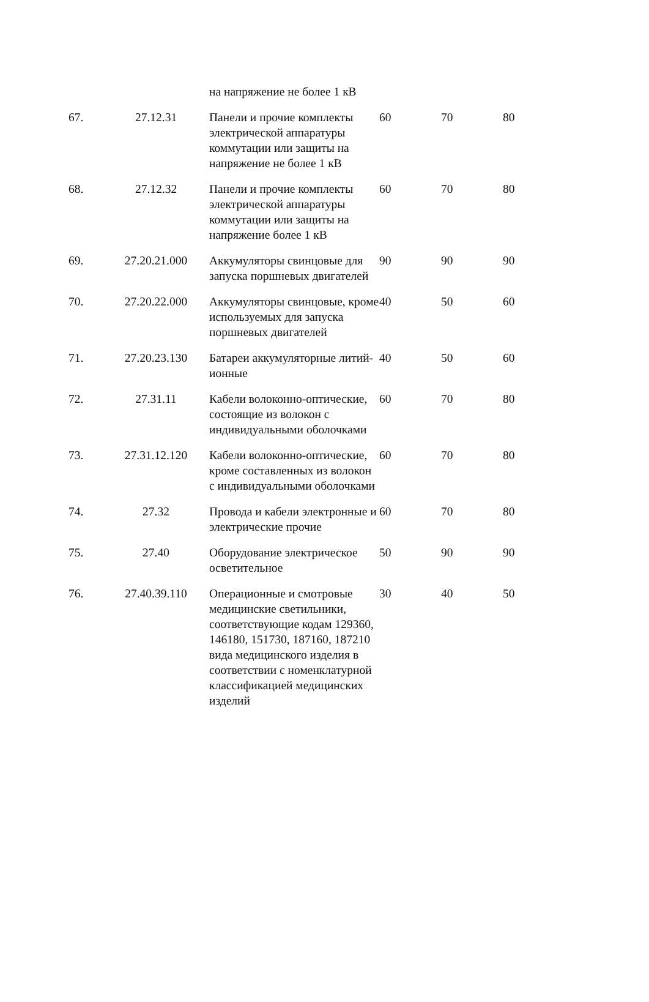| | | на напряжение не более 1 кВ | | | |
| 67. | 27.12.31 | Панели и прочие комплекты электрической аппаратуры коммутации или защиты на напряжение не более 1 кВ | 60 | 70 | 80 |
| 68. | 27.12.32 | Панели и прочие комплекты электрической аппаратуры коммутации или защиты на напряжение более 1 кВ | 60 | 70 | 80 |
| 69. | 27.20.21.000 | Аккумуляторы свинцовые для запуска поршневых двигателей | 90 | 90 | 90 |
| 70. | 27.20.22.000 | Аккумуляторы свинцовые, кроме используемых для запуска поршневых двигателей | 40 | 50 | 60 |
| 71. | 27.20.23.130 | Батареи аккумуляторные литий-ионные | 40 | 50 | 60 |
| 72. | 27.31.11 | Кабели волоконно-оптические, состоящие из волокон с индивидуальными оболочками | 60 | 70 | 80 |
| 73. | 27.31.12.120 | Кабели волоконно-оптические, кроме составленных из волокон с индивидуальными оболочками | 60 | 70 | 80 |
| 74. | 27.32 | Провода и кабели электронные и электрические прочие | 60 | 70 | 80 |
| 75. | 27.40 | Оборудование электрическое осветительное | 50 | 90 | 90 |
| 76. | 27.40.39.110 | Операционные и смотровые медицинские светильники, соответствующие кодам 129360, 146180, 151730, 187160, 187210 вида медицинского изделия в соответствии с номенклатурной классификацией медицинских изделий | 30 | 40 | 50 |